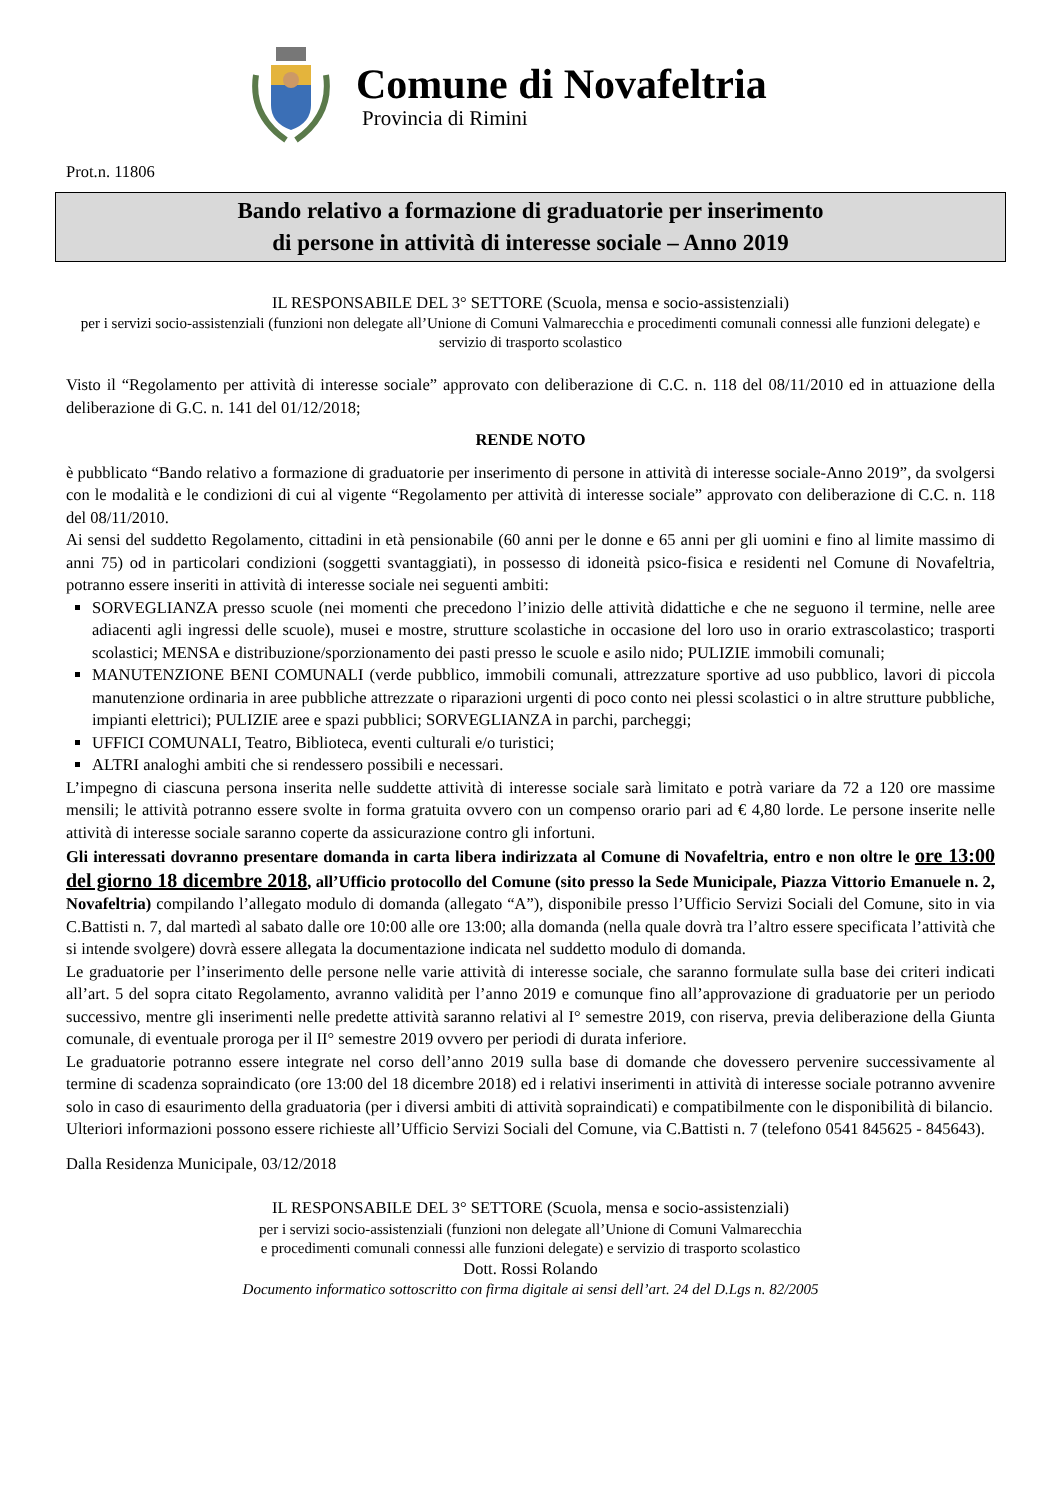Comune di Novafeltria
Provincia di Rimini
Prot.n. 11806
Bando relativo a formazione di graduatorie per inserimento
di persone in attività di interesse sociale – Anno 2019
IL RESPONSABILE DEL 3° SETTORE (Scuola, mensa e socio-assistenziali)
per i servizi socio-assistenziali (funzioni non delegate all’Unione di Comuni Valmarecchia e procedimenti comunali connessi alle funzioni delegate) e servizio di trasporto scolastico
Visto il “Regolamento per attività di interesse sociale” approvato con deliberazione di C.C. n. 118 del 08/11/2010 ed in attuazione della deliberazione di G.C. n. 141 del 01/12/2018;
RENDE NOTO
è pubblicato “Bando relativo a formazione di graduatorie per inserimento di persone in attività di interesse sociale-Anno 2019”, da svolgersi con le modalità e le condizioni di cui al vigente “Regolamento per attività di interesse sociale” approvato con deliberazione di C.C. n. 118 del 08/11/2010.
Ai sensi del suddetto Regolamento, cittadini in età pensionabile (60 anni per le donne e 65 anni per gli uomini e fino al limite massimo di anni 75) od in particolari condizioni (soggetti svantaggiati), in possesso di idoneità psico-fisica e residenti nel Comune di Novafeltria, potranno essere inseriti in attività di interesse sociale nei seguenti ambiti:
SORVEGLIANZA presso scuole (nei momenti che precedono l’inizio delle attività didattiche e che ne seguono il termine, nelle aree adiacenti agli ingressi delle scuole), musei e mostre, strutture scolastiche in occasione del loro uso in orario extrascolastico; trasporti scolastici; MENSA e distribuzione/sporzionamento dei pasti presso le scuole e asilo nido; PULIZIE immobili comunali;
MANUTENZIONE BENI COMUNALI (verde pubblico, immobili comunali, attrezzature sportive ad uso pubblico, lavori di piccola manutenzione ordinaria in aree pubbliche attrezzate o riparazioni urgenti di poco conto nei plessi scolastici o in altre strutture pubbliche, impianti elettrici); PULIZIE aree e spazi pubblici; SORVEGLIANZA in parchi, parcheggi;
UFFICI COMUNALI, Teatro, Biblioteca, eventi culturali e/o turistici;
ALTRI analoghi ambiti che si rendessero possibili e necessari.
L’impegno di ciascuna persona inserita nelle suddette attività di interesse sociale sarà limitato e potrà variare da 72 a 120 ore massime mensili; le attività potranno essere svolte in forma gratuita ovvero con un compenso orario pari ad € 4,80 lorde. Le persone inserite nelle attività di interesse sociale saranno coperte da assicurazione contro gli infortuni.
Gli interessati dovranno presentare domanda in carta libera indirizzata al Comune di Novafeltria, entro e non oltre le ore 13:00 del giorno 18 dicembre 2018, all’Ufficio protocollo del Comune (sito presso la Sede Municipale, Piazza Vittorio Emanuele n. 2, Novafeltria) compilando l’allegato modulo di domanda (allegato “A”), disponibile presso l’Ufficio Servizi Sociali del Comune, sito in via C.Battisti n. 7, dal martedì al sabato dalle ore 10:00 alle ore 13:00; alla domanda (nella quale dovrà tra l’altro essere specificata l’attività che si intende svolgere) dovrà essere allegata la documentazione indicata nel suddetto modulo di domanda.
Le graduatorie per l’inserimento delle persone nelle varie attività di interesse sociale, che saranno formulate sulla base dei criteri indicati all’art. 5 del sopra citato Regolamento, avranno validità per l’anno 2019 e comunque fino all’approvazione di graduatorie per un periodo successivo, mentre gli inserimenti nelle predette attività saranno relativi al I° semestre 2019, con riserva, previa deliberazione della Giunta comunale, di eventuale proroga per il II° semestre 2019 ovvero per periodi di durata inferiore.
Le graduatorie potranno essere integrate nel corso dell’anno 2019 sulla base di domande che dovessero pervenire successivamente al termine di scadenza sopraindicato (ore 13:00 del 18 dicembre 2018) ed i relativi inserimenti in attività di interesse sociale potranno avvenire solo in caso di esaurimento della graduatoria (per i diversi ambiti di attività sopraindicati) e compatibilmente con le disponibilità di bilancio.
Ulteriori informazioni possono essere richieste all’Ufficio Servizi Sociali del Comune, via C.Battisti n. 7 (telefono 0541 845625 - 845643).
Dalla Residenza Municipale, 03/12/2018
IL RESPONSABILE DEL 3° SETTORE (Scuola, mensa e socio-assistenziali)
per i servizi socio-assistenziali (funzioni non delegate all’Unione di Comuni Valmarecchia
e procedimenti comunali connessi alle funzioni delegate) e servizio di trasporto scolastico
Dott. Rossi Rolando
Documento informatico sottoscritto con firma digitale ai sensi dell’art. 24 del D.Lgs n. 82/2005